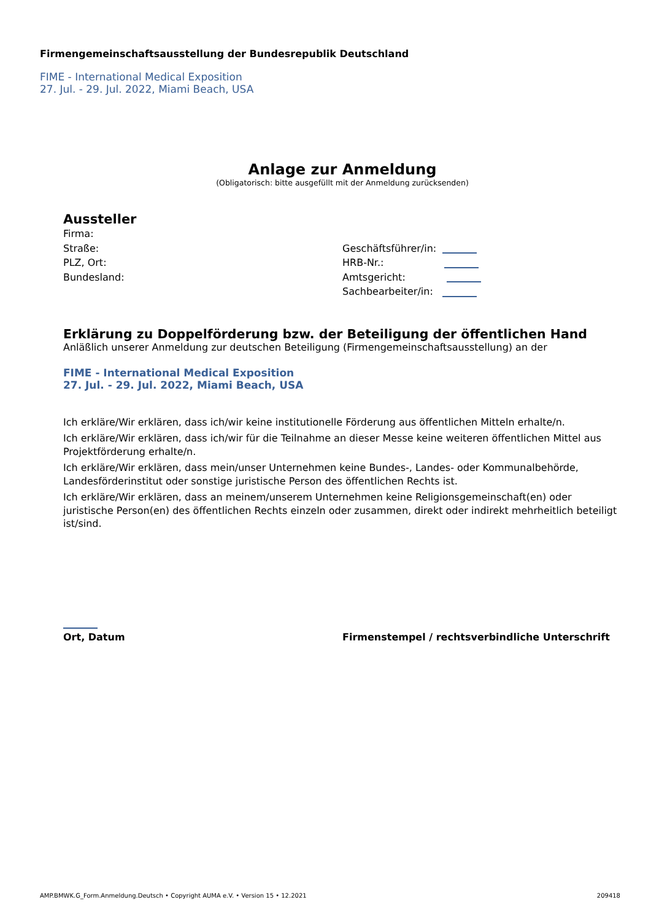Firmengemeinschaftsausstellung der Bundesrepublik Deutschland
FIME - International Medical Exposition
27. Jul. - 29. Jul. 2022, Miami Beach, USA
Anlage zur Anmeldung
(Obligatorisch: bitte ausgefüllt mit der Anmeldung zurücksenden)
Aussteller
Firma:
Straße:
PLZ, Ort:
Bundesland:
Geschäftsführer/in:
HRB-Nr.:
Amtsgericht:
Sachbearbeiter/in:
Erklärung zu Doppelförderung bzw. der Beteiligung der öffentlichen Hand
Anläßlich unserer Anmeldung zur deutschen Beteiligung (Firmengemeinschaftsausstellung) an der
FIME - International Medical Exposition
27. Jul. - 29. Jul. 2022, Miami Beach, USA
Ich erkläre/Wir erklären, dass ich/wir keine institutionelle Förderung aus öffentlichen Mitteln erhalte/n.
Ich erkläre/Wir erklären, dass ich/wir für die Teilnahme an dieser Messe keine weiteren öffentlichen Mittel aus Projektförderung erhalte/n.
Ich erkläre/Wir erklären, dass mein/unser Unternehmen keine Bundes-, Landes- oder Kommunalbehörde, Landesförderinstitut oder sonstige juristische Person des öffentlichen Rechts ist.
Ich erkläre/Wir erklären, dass an meinem/unserem Unternehmen keine Religionsgemeinschaft(en) oder juristische Person(en) des öffentlichen Rechts einzeln oder zusammen, direkt oder indirekt mehrheitlich beteiligt ist/sind.
Ort, Datum Firmenstempel / rechtsverbindliche Unterschrift
AMP.BMWK.G_Form.Anmeldung.Deutsch • Copyright AUMA e.V. • Version 15 • 12.2021 209418